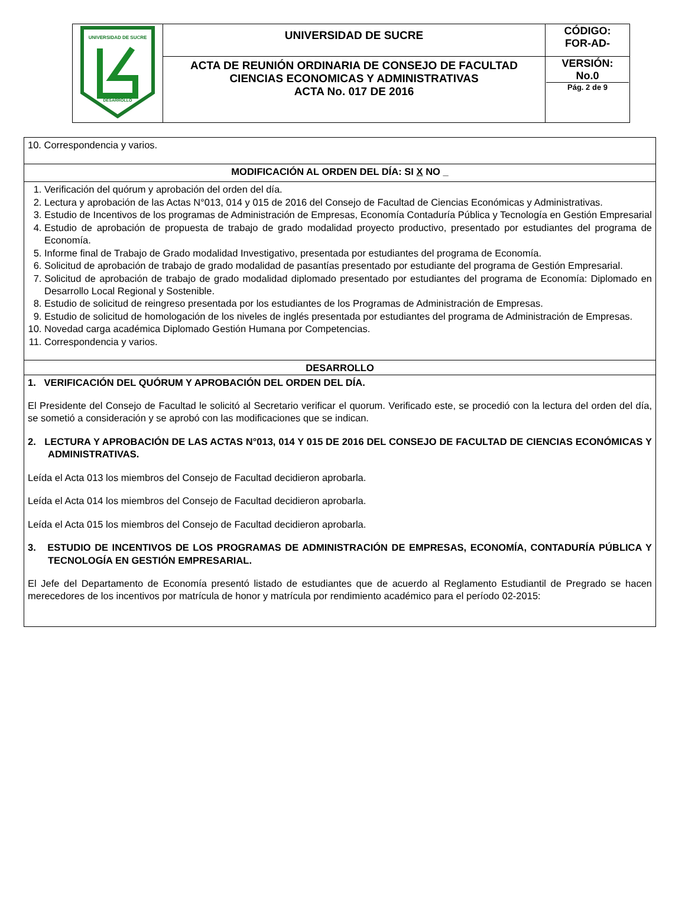| UNIVERSIDAD DE SUCRE DESARROLLO | UNIVERSIDAD DE SUCRE | CÓDIGO: FOR-AD- |
| | ACTA DE REUNIÓN ORDINARIA DE CONSEJO DE FACULTAD CIENCIAS ECONOMICAS Y ADMINISTRATIVAS ACTA No. 017 DE 2016 | VERSIÓN: No.0 Pág. 2 de 9 |
| 10. Correspondencia y varios. |
| MODIFICACIÓN AL ORDEN DEL DÍA: SI X NO _ |
| 1. Verificación del quórum y aprobación del orden del día. 2. Lectura y aprobación de las Actas N°013, 014 y 015 de 2016 del Consejo de Facultad de Ciencias Económicas y Administrativas. 3. Estudio de Incentivos de los programas de Administración de Empresas, Economía Contaduría Pública y Tecnología en Gestión Empresarial 4. Estudio de aprobación de propuesta de trabajo de grado modalidad proyecto productivo, presentado por estudiantes del programa de Economía. 5. Informe final de Trabajo de Grado modalidad Investigativo, presentada por estudiantes del programa de Economía. 6. Solicitud de aprobación de trabajo de grado modalidad de pasantías presentado por estudiante del programa de Gestión Empresarial. 7. Solicitud de aprobación de trabajo de grado modalidad diplomado presentado por estudiantes del programa de Economía: Diplomado en Desarrollo Local Regional y Sostenible. 8. Estudio de solicitud de reingreso presentada por los estudiantes de los Programas de Administración de Empresas. 9. Estudio de solicitud de homologación de los niveles de inglés presentada por estudiantes del programa de Administración de Empresas. 10. Novedad carga académica Diplomado Gestión Humana por Competencias. 11. Correspondencia y varios. |
| DESARROLLO |
| 1. VERIFICACIÓN DEL QUÓRUM Y APROBACIÓN DEL ORDEN DEL DÍA. El Presidente del Consejo de Facultad le solicitó al Secretario verificar el quorum. Verificado este, se procedió con la lectura del orden del día, se sometió a consideración y se aprobó con las modificaciones que se indican. 2. LECTURA Y APROBACIÓN DE LAS ACTAS N°013, 014 Y 015 DE 2016 DEL CONSEJO DE FACULTAD DE CIENCIAS ECONÓMICAS Y ADMINISTRATIVAS. Leída el Acta 013 los miembros del Consejo de Facultad decidieron aprobarla. Leída el Acta 014 los miembros del Consejo de Facultad decidieron aprobarla. Leída el Acta 015 los miembros del Consejo de Facultad decidieron aprobarla. 3. ESTUDIO DE INCENTIVOS DE LOS PROGRAMAS DE ADMINISTRACIÓN DE EMPRESAS, ECONOMÍA, CONTADURÍA PÚBLICA Y TECNOLOGÍA EN GESTIÓN EMPRESARIAL. El Jefe del Departamento de Economía presentó listado de estudiantes que de acuerdo al Reglamento Estudiantil de Pregrado se hacen merecedores de los incentivos por matrícula de honor y matrícula por rendimiento académico para el período 02-2015: |